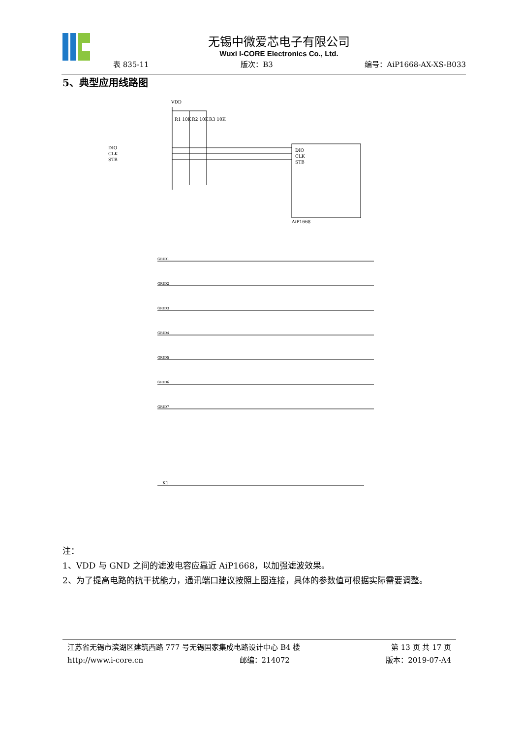无锡中微爱芯电子有限公司
Wuxi I-CORE Electronics Co., Ltd.
表 835-11 版次：B3 编号：AiP1668-AX-XS-B033
5、典型应用线路图
DIO
CLK
STB
AiP1668
VDD
DIO
CLK
STB
R1 10K
R2 10K
R3 10K
GRID1
GRID2
GRID3
GRID4
GRID5
GRID6
GRID7
K1
注：
1、VDD 与 GND 之间的滤波电容应靠近 AiP1668，以加强滤波效果。
2、为了提高电路的抗干扰能力，通讯端口建议按照上图连接，具体的参数值可根据实际需要调整。
江苏省无锡市滨湖区建筑西路 777 号无锡国家集成电路设计中心 B4 楼 第 13 页 共 17 页
http://www.i-core.cn 邮编：214072 版本：2019-07-A4